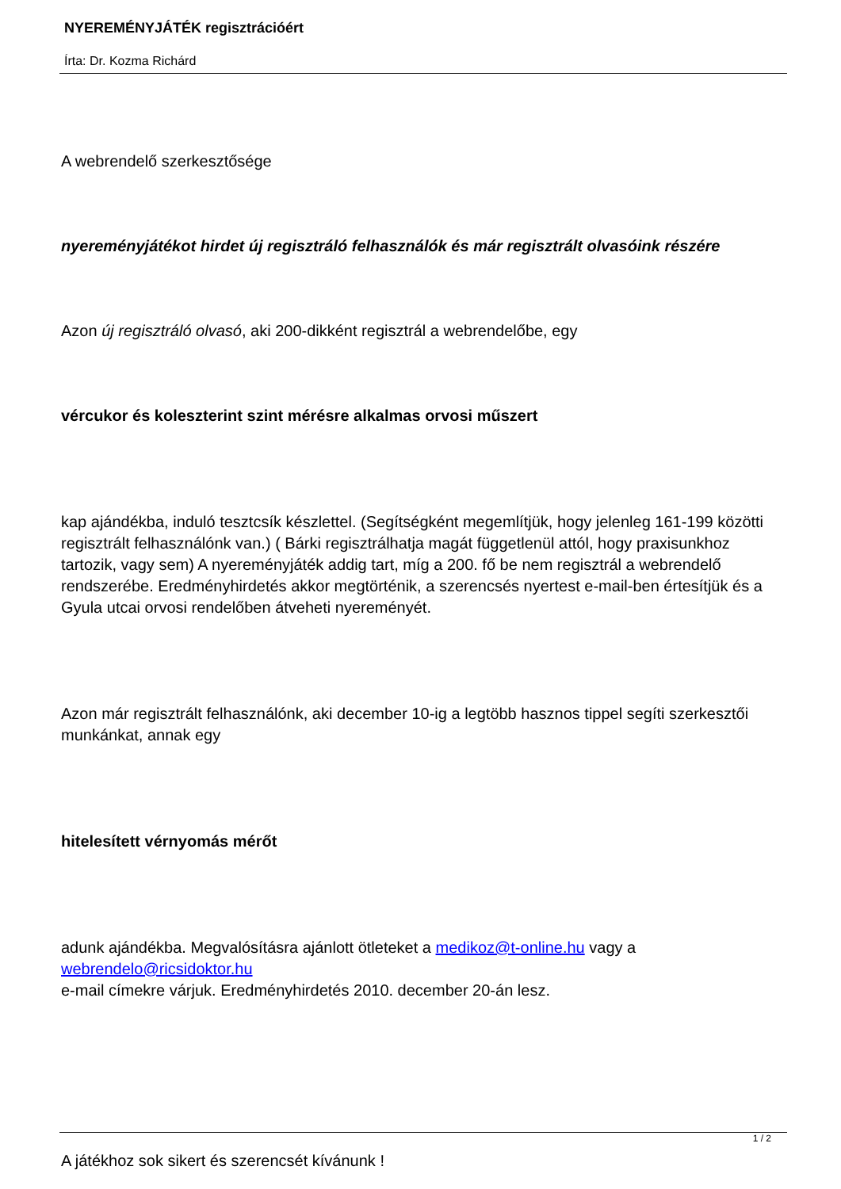NYEREMÉNYJÁTÉK regisztrációért
Írta: Dr. Kozma Richárd
A webrendelő szerkesztősége
nyereményjátékot hirdet új regisztráló felhasználók és már regisztrált olvasóink részére
Azon új regisztráló olvasó, aki 200-dikként regisztrál a webrendelőbe, egy
vércukor és koleszterint szint mérésre alkalmas orvosi műszert
kap ajándékba, induló tesztcsík készlettel. (Segítségként megemlítjük, hogy jelenleg 161-199 közötti regisztrált felhasználónk van.) ( Bárki regisztrálhatja magát függetlenül attól, hogy praxisunkhoz tartozik, vagy sem) A nyereményjáték addig tart, míg a 200. fő be nem regisztrál a webrendelő rendszerébe. Eredményhirdetés akkor megtörténik, a szerencsés nyertest e-mail-ben értesítjük és a Gyula utcai orvosi rendelőben átveheti nyereményét.
Azon már regisztrált felhasználónk, aki december 10-ig a legtöbb hasznos tippel segíti szerkesztői munkánkat, annak egy
hitelesített vérnyomás mérőt
adunk ajándékba. Megvalósításra ajánlott ötleteket a medikoz@t-online.hu vagy a webrendelo@ricsidoktor.hu
e-mail címekre várjuk. Eredményhirdetés 2010. december 20-án lesz.
A játékhoz sok sikert és szerencsét kívánunk !
1 / 2